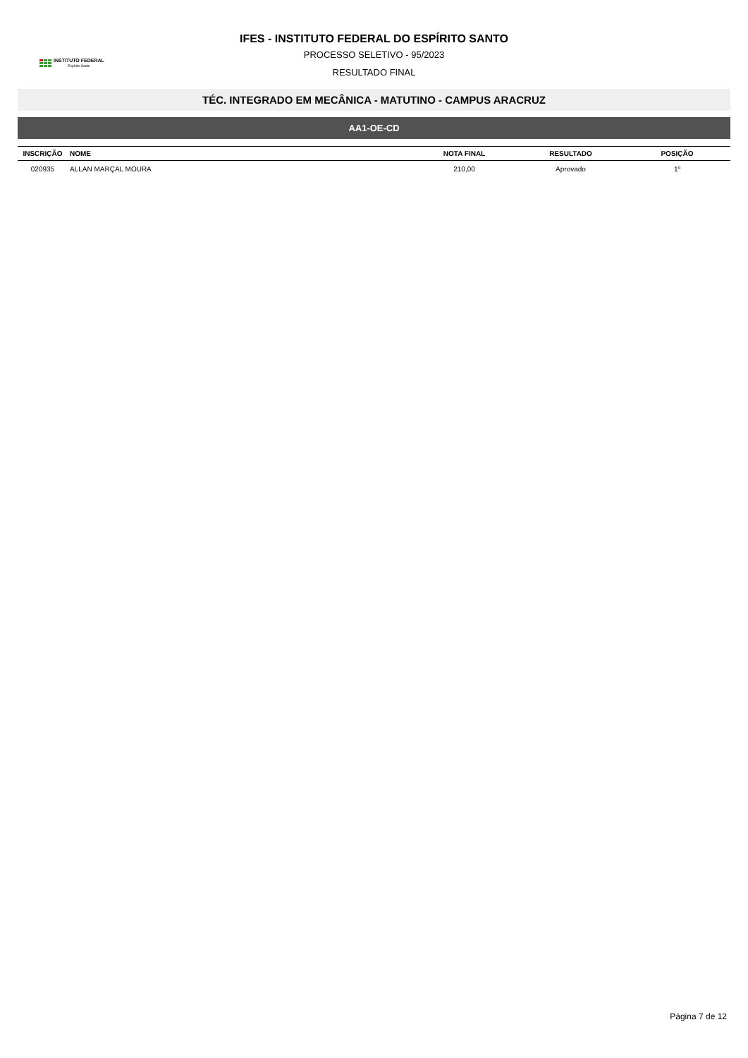INSTITUTO FEDERAL
Espírito Santo
IFES - INSTITUTO FEDERAL DO ESPÍRITO SANTO
PROCESSO SELETIVO - 95/2023
RESULTADO FINAL
TÉC. INTEGRADO EM MECÂNICA - MATUTINO - CAMPUS ARACRUZ
AA1-OE-CD
| INSCRIÇÃO | NOME | NOTA FINAL | RESULTADO | POSIÇÃO |
| --- | --- | --- | --- | --- |
| 020935 | ALLAN MARÇAL MOURA | 210,00 | Aprovado | 1º |
Página 7 de 12